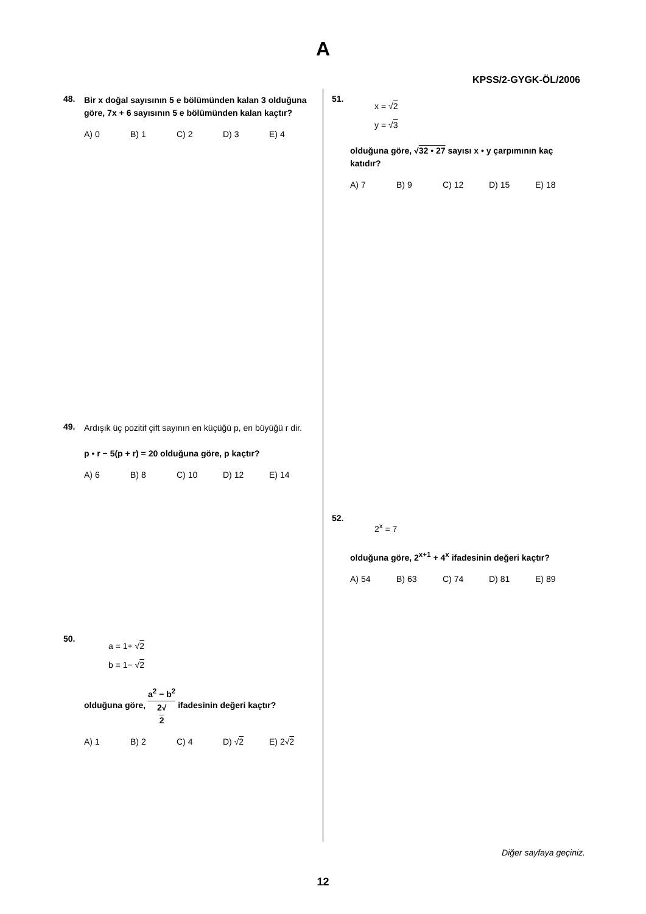A
KPSS/2-GYGK-ÖL/2006
48.
Bir x doğal sayısının 5 e bölümünden kalan 3 olduğuna göre, 7x + 6 sayısının 5 e bölümünden kalan kaçtır?
A) 0 B) 1 C) 2 D) 3 E) 4
49.
Ardışık üç pozitif çift sayının en küçüğü p, en büyüğü r dir.
p • r − 5(p + r) = 20 olduğuna göre, p kaçtır?
A) 6 B) 8 C) 10 D) 12 E) 14
50.
a = 1+ √2
b = 1− √2
olduğuna göre, a<sup>2</sup> − b<sup>2</sup> 2√
2 ifadesinin değeri kaçtır?
A) 1 B) 2 C) 4 D) √2 E) 2√2
51.
x = √2
y = √3
olduğuna göre, √32 • 27 sayısı x • y çarpımının kaç katıdır?
A) 7 B) 9 C) 12 D) 15 E) 18
52.
2<sup>x</sup> = 7
olduğuna göre, 2<sup>x+1</sup> + 4<sup>x</sup> ifadesinin değeri kaçtır?
A) 54 B) 63 C) 74 D) 81 E) 89
Diğer sayfaya geçiniz.
12